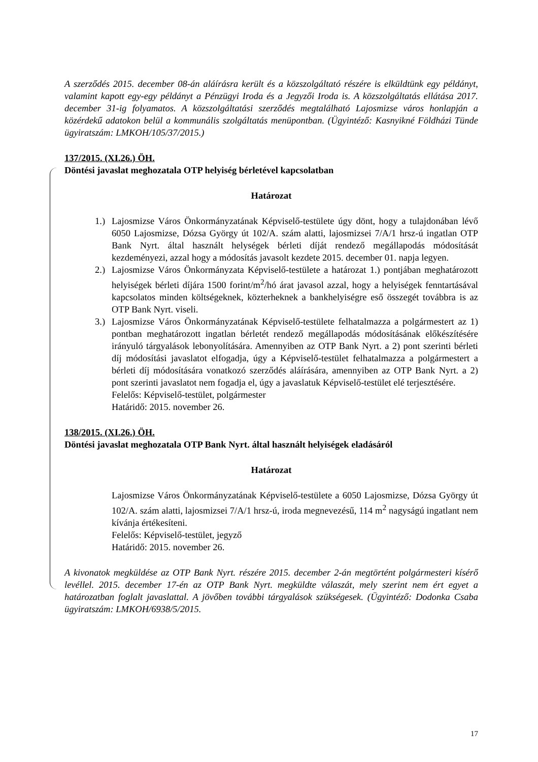A szerződés 2015. december 08-án aláírásra került és a közszolgáltató részére is elküldtünk egy példányt, valamint kapott egy-egy példányt a Pénzügyi Iroda és a Jegyzői Iroda is. A közszolgáltatás ellátása 2017. december 31-ig folyamatos. A közszolgáltatási szerződés megtalálható Lajosmizse város honlapján a közérdekű adatokon belül a kommunális szolgáltatás menüpontban. (Ügyintéző: Kasnyikné Földházi Tünde ügyiratszám: LMKOH/105/37/2015.)
137/2015. (XI.26.) ÖH.
Döntési javaslat meghozatala OTP helyiség bérletével kapcsolatban
Határozat
1.)
Lajosmizse Város Önkormányzatának Képviselő-testülete úgy dönt, hogy a tulajdonában lévő 6050 Lajosmizse, Dózsa György út 102/A. szám alatti, lajosmizsei 7/A/1 hrsz-ú ingatlan OTP Bank Nyrt. által használt helységek bérleti díját rendező megállapodás módosítását kezdeményezi, azzal hogy a módosítás javasolt kezdete 2015. december 01. napja legyen.
2.)
Lajosmizse Város Önkormányzata Képviselő-testülete a határozat 1.) pontjában meghatározott helyiségek bérleti díjára 1500 forint/m<sup>2</sup>/hó árat javasol azzal, hogy a helyiségek fenntartásával kapcsolatos minden költségeknek, közterheknek a bankhelyiségre eső összegét továbbra is az OTP Bank Nyrt. viseli.
3.)
Lajosmizse Város Önkormányzatának Képviselő-testülete felhatalmazza a polgármestert az 1) pontban meghatározott ingatlan bérletét rendező megállapodás módosításának előkészítésére irányuló tárgyalások lebonyolítására. Amennyiben az OTP Bank Nyrt. a 2) pont szerinti bérleti díj módosítási javaslatot elfogadja, úgy a Képviselő-testület felhatalmazza a polgármestert a bérleti díj módosítására vonatkozó szerződés aláírására, amennyiben az OTP Bank Nyrt. a 2) pont szerinti javaslatot nem fogadja el, úgy a javaslatuk Képviselő-testület elé terjesztésére.
Felelős: Képviselő-testület, polgármester
Határidő: 2015. november 26.
138/2015. (XI.26.) ÖH.
Döntési javaslat meghozatala OTP Bank Nyrt. által használt helyiségek eladásáról
Határozat
Lajosmizse Város Önkormányzatának Képviselő-testülete a 6050 Lajosmizse, Dózsa György út 102/A. szám alatti, lajosmizsei 7/A/1 hrsz-ú, iroda megnevezésű, 114 m<sup>2</sup> nagyságú ingatlant nem kívánja értékesíteni.
Felelős: Képviselő-testület, jegyző
Határidő: 2015. november 26.
A kivonatok megküldése az OTP Bank Nyrt. részére 2015. december 2-án megtörtént polgármesteri kísérő levéllel. 2015. december 17-én az OTP Bank Nyrt. megküldte válaszát, mely szerint nem ért egyet a határozatban foglalt javaslattal. A jövőben további tárgyalások szükségesek. (Ügyintéző: Dodonka Csaba ügyiratszám: LMKOH/6938/5/2015.
17